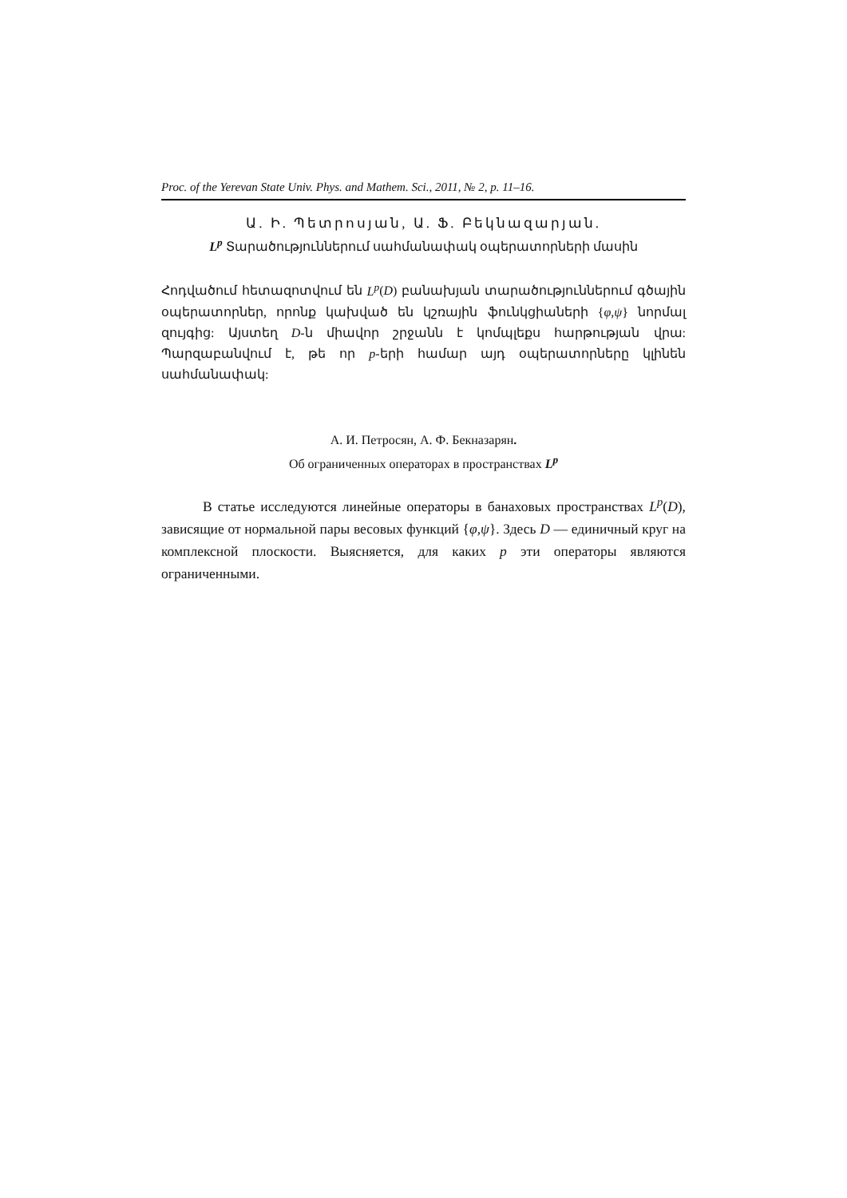Proc. of the Yerevan State Univ. Phys. and Mathem. Sci., 2011, № 2, p. 11–16.
Ա. Ի. Պետրոսյան, Ա. Ֆ. Բեկնազարյան.
L<sup>p</sup> Տարածություններում սահմանափակ օպերատորների մասին
Հոդվածում հետազոտվում են L<sup>p</sup>(D) բանախյան տարածություններում գծային օպերատորներ, որոնք կախված են կշռային ֆունկցիաների {φ,ψ} նորմալ զույգից: Այստեղ D-ն միավոր շրջանն է կոմպլեքս հարթության վրա: Պարզաբանվում է, թե որ p-երի համար այդ օպերատորները կլինեն սահմանափակ:
А. И. Петросян, А. Ф. Бекназарян.
Об ограниченных операторах в пространствах L<sup>p</sup>
В статье исследуются линейные операторы в банаховых пространствах L<sup>p</sup>(D), зависящие от нормальной пары весовых функций {φ,ψ}. Здесь D — единичный круг на комплексной плоскости. Выясняется, для каких p эти операторы являются ограниченными.